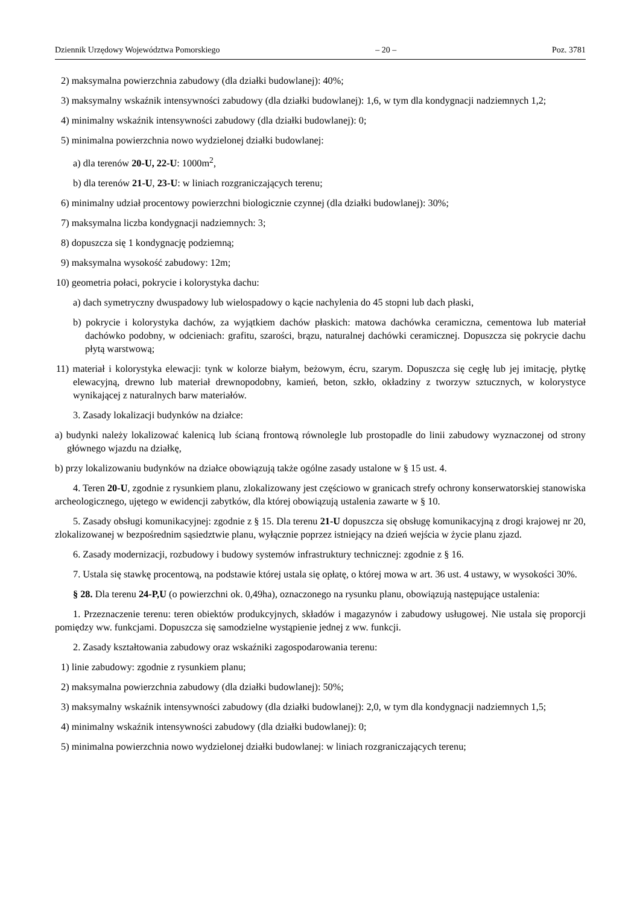Dziennik Urzędowy Województwa Pomorskiego – 20 – Poz. 3781
2) maksymalna powierzchnia zabudowy (dla działki budowlanej): 40%;
3) maksymalny wskaźnik intensywności zabudowy (dla działki budowlanej): 1,6, w tym dla kondygnacji nadziemnych 1,2;
4) minimalny wskaźnik intensywności zabudowy (dla działki budowlanej): 0;
5) minimalna powierzchnia nowo wydzielonej działki budowlanej:
a) dla terenów 20-U, 22-U: 1000m<sup>2</sup>,
b) dla terenów 21-U, 23-U: w liniach rozgraniczających terenu;
6) minimalny udział procentowy powierzchni biologicznie czynnej (dla działki budowlanej): 30%;
7) maksymalna liczba kondygnacji nadziemnych: 3;
8) dopuszcza się 1 kondygnację podziemną;
9) maksymalna wysokość zabudowy: 12m;
10) geometria połaci, pokrycie i kolorystyka dachu:
a) dach symetryczny dwuspadowy lub wielospadowy o kącie nachylenia do 45 stopni lub dach płaski,
b) pokrycie i kolorystyka dachów, za wyjątkiem dachów płaskich: matowa dachówka ceramiczna, cementowa lub materiał dachówko podobny, w odcieniach: grafitu, szarości, brązu, naturalnej dachówki ceramicznej. Dopuszcza się pokrycie dachu płytą warstwową;
11) materiał i kolorystyka elewacji: tynk w kolorze białym, beżowym, écru, szarym. Dopuszcza się cegłę lub jej imitację, płytkę elewacyjną, drewno lub materiał drewnopodobny, kamień, beton, szkło, okładziny z tworzyw sztucznych, w kolorystyce wynikającej z naturalnych barw materiałów.
3. Zasady lokalizacji budynków na działce:
a) budynki należy lokalizować kalenicą lub ścianą frontową równolegle lub prostopadle do linii zabudowy wyznaczonej od strony głównego wjazdu na działkę,
b) przy lokalizowaniu budynków na działce obowiązują także ogólne zasady ustalone w § 15 ust. 4.
4. Teren 20-U, zgodnie z rysunkiem planu, zlokalizowany jest częściowo w granicach strefy ochrony konserwatorskiej stanowiska archeologicznego, ujętego w ewidencji zabytków, dla której obowiązują ustalenia zawarte w § 10.
5. Zasady obsługi komunikacyjnej: zgodnie z § 15. Dla terenu 21-U dopuszcza się obsługę komunikacyjną z drogi krajowej nr 20, zlokalizowanej w bezpośrednim sąsiedztwie planu, wyłącznie poprzez istniejący na dzień wejścia w życie planu zjazd.
6. Zasady modernizacji, rozbudowy i budowy systemów infrastruktury technicznej: zgodnie z § 16.
7. Ustala się stawkę procentową, na podstawie której ustala się opłatę, o której mowa w art. 36 ust. 4 ustawy, w wysokości 30%.
§ 28. Dla terenu 24-P,U (o powierzchni ok. 0,49ha), oznaczonego na rysunku planu, obowiązują następujące ustalenia:
1. Przeznaczenie terenu: teren obiektów produkcyjnych, składów i magazynów i zabudowy usługowej. Nie ustala się proporcji pomiędzy ww. funkcjami. Dopuszcza się samodzielne wystąpienie jednej z ww. funkcji.
2. Zasady kształtowania zabudowy oraz wskaźniki zagospodarowania terenu:
1) linie zabudowy: zgodnie z rysunkiem planu;
2) maksymalna powierzchnia zabudowy (dla działki budowlanej): 50%;
3) maksymalny wskaźnik intensywności zabudowy (dla działki budowlanej): 2,0, w tym dla kondygnacji nadziemnych 1,5;
4) minimalny wskaźnik intensywności zabudowy (dla działki budowlanej): 0;
5) minimalna powierzchnia nowo wydzielonej działki budowlanej: w liniach rozgraniczających terenu;